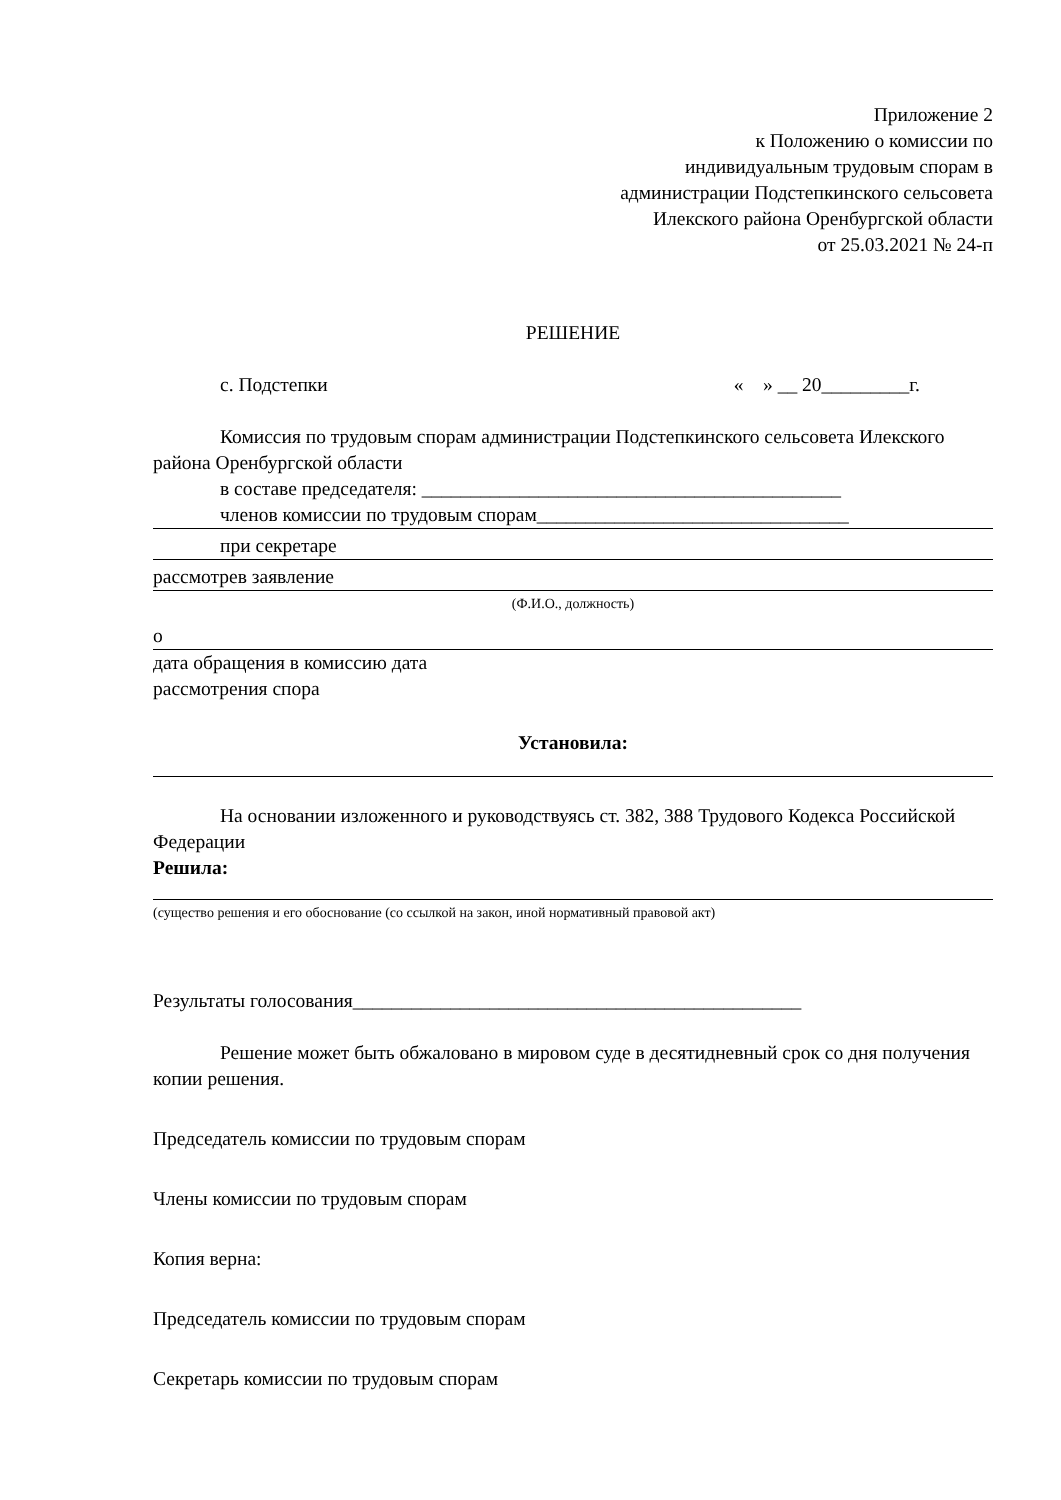Приложение 2
к Положению о комиссии по
индивидуальным трудовым спорам в
администрации Подстепкинского сельсовета
Илекского района Оренбургской области
от 25.03.2021 № 24-п
РЕШЕНИЕ
с. Подстепки « » __ 20_________г.
Комиссия по трудовым спорам администрации Подстепкинского сельсовета Илекского района Оренбургской области
в составе председателя: ___________________________________________
членов комиссии по трудовым спорам________________________________
при секретаре
рассмотрев заявление
(Ф.И.О., должность)
о
дата обращения в комиссию дата
рассмотрения спора
Установила:
На основании изложенного и руководствуясь ст. 382, 388 Трудового Кодекса Российской Федерации
Решила:
(существо решения и его обоснование (со ссылкой на закон, иной нормативный правовой акт)
Результаты голосования______________________________________________
Решение может быть обжаловано в мировом суде в десятидневный срок со дня получения копии решения.
Председатель комиссии по трудовым спорам
Члены комиссии по трудовым спорам
Копия верна:
Председатель комиссии по трудовым спорам
Секретарь комиссии по трудовым спорам